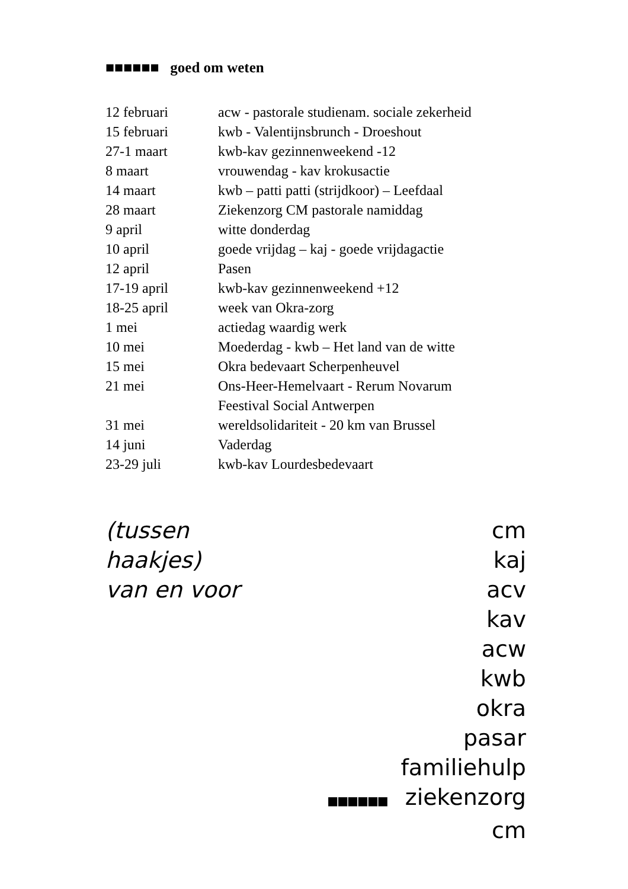■■■■■■ goed om weten
| 12 februari | acw - pastorale studienam. sociale zekerheid |
| 15 februari | kwb - Valentijnsbrunch - Droeshout |
| 27-1 maart | kwb-kav gezinnenweekend -12 |
| 8 maart | vrouwendag - kav krokusactie |
| 14 maart | kwb – patti patti (strijdkoor) – Leefdaal |
| 28 maart | Ziekenzorg CM pastorale namiddag |
| 9 april | witte donderdag |
| 10 april | goede vrijdag – kaj - goede vrijdagactie |
| 12 april | Pasen |
| 17-19 april | kwb-kav gezinnenweekend +12 |
| 18-25 april | week van Okra-zorg |
| 1 mei | actiedag waardig werk |
| 10 mei | Moederdag - kwb – Het land van de witte |
| 15 mei | Okra bedevaart Scherpenheuvel |
| 21 mei | Ons-Heer-Hemelvaart - Rerum Novarum Feestival Social Antwerpen |
| 31 mei | wereldsolidariteit - 20 km van Brussel |
| 14 juni | Vaderdag |
| 23-29 juli | kwb-kav Lourdesbedevaart |
(tussen haakjes)
van en voor
cm
kaj
acv
kav
acw
kwb
okra
pasar
familiehulp
■■■■■■ ziekenzorg cm